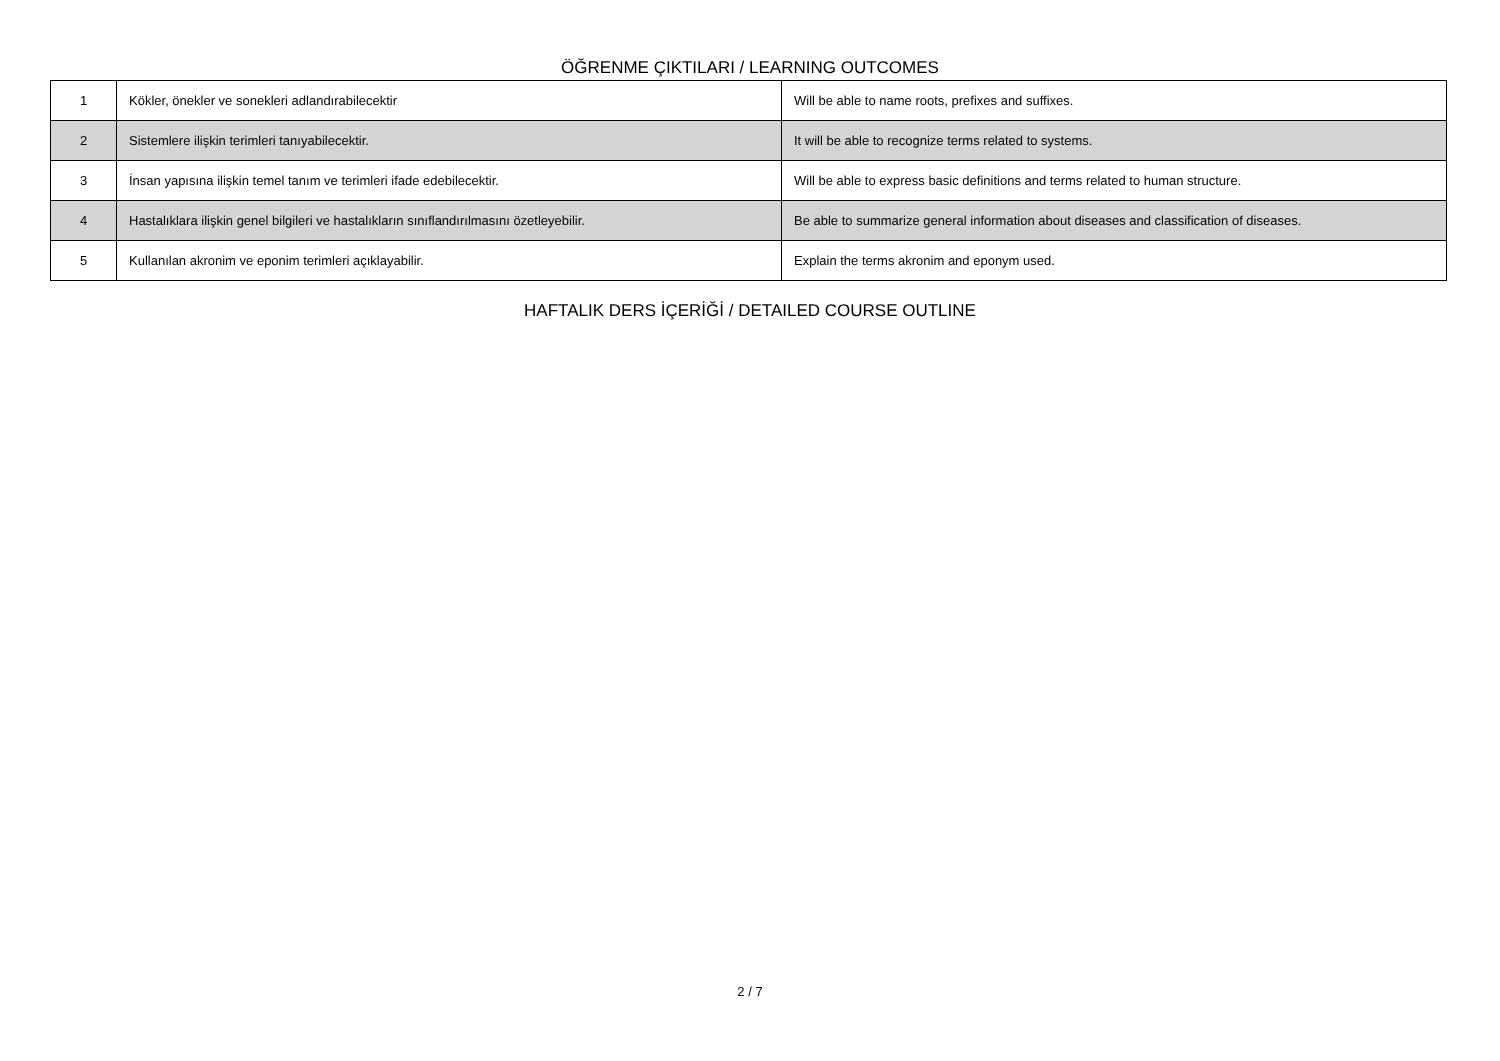ÖĞRENME ÇIKTILARI / LEARNING OUTCOMES
| 1 | Kökler, önekler ve sonekleri adlandırabilecektir | Will be able to name roots, prefixes and suffixes. |
| 2 | Sistemlere ilişkin terimleri tanıyabilecektir. | It will be able to recognize terms related to systems. |
| 3 | İnsan yapısına ilişkin temel tanım ve terimleri ifade edebilecektir. | Will be able to express basic definitions and terms related to human structure. |
| 4 | Hastalıklara ilişkin genel bilgileri ve hastalıkların sınıflandırılmasını özetleyebilir. | Be able to summarize general information about diseases and classification of diseases. |
| 5 | Kullanılan akronim ve eponim terimleri açıklayabilir. | Explain the terms akronim and eponym used. |
HAFTALIK DERS İÇERİĞİ / DETAILED COURSE OUTLINE
2 / 7